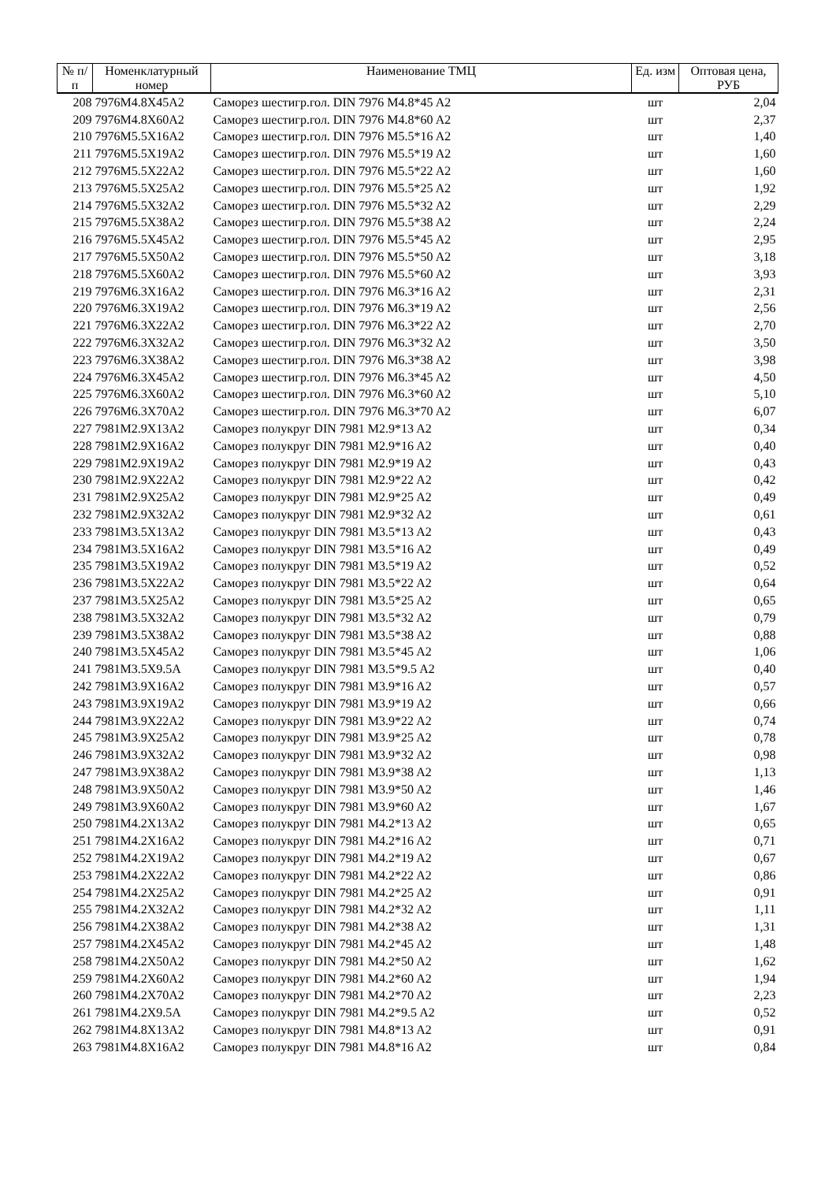| № п/п | Номенклатурный номер | Наименование ТМЦ | Ед. изм | Оптовая цена, РУБ |
| --- | --- | --- | --- | --- |
| 208 | 7976M4.8X45A2 | Саморез шестигр.гол. DIN 7976 M4.8*45 A2 | шт | 2,04 |
| 209 | 7976M4.8X60A2 | Саморез шестигр.гол. DIN 7976 M4.8*60 A2 | шт | 2,37 |
| 210 | 7976M5.5X16A2 | Саморез шестигр.гол. DIN 7976 M5.5*16 A2 | шт | 1,40 |
| 211 | 7976M5.5X19A2 | Саморез шестигр.гол. DIN 7976 M5.5*19 A2 | шт | 1,60 |
| 212 | 7976M5.5X22A2 | Саморез шестигр.гол. DIN 7976 M5.5*22 A2 | шт | 1,60 |
| 213 | 7976M5.5X25A2 | Саморез шестигр.гол. DIN 7976 M5.5*25 A2 | шт | 1,92 |
| 214 | 7976M5.5X32A2 | Саморез шестигр.гол. DIN 7976 M5.5*32 A2 | шт | 2,29 |
| 215 | 7976M5.5X38A2 | Саморез шестигр.гол. DIN 7976 M5.5*38 A2 | шт | 2,24 |
| 216 | 7976M5.5X45A2 | Саморез шестигр.гол. DIN 7976 M5.5*45 A2 | шт | 2,95 |
| 217 | 7976M5.5X50A2 | Саморез шестигр.гол. DIN 7976 M5.5*50 A2 | шт | 3,18 |
| 218 | 7976M5.5X60A2 | Саморез шестигр.гол. DIN 7976 M5.5*60 A2 | шт | 3,93 |
| 219 | 7976M6.3X16A2 | Саморез шестигр.гол. DIN 7976 M6.3*16 A2 | шт | 2,31 |
| 220 | 7976M6.3X19A2 | Саморез шестигр.гол. DIN 7976 M6.3*19 A2 | шт | 2,56 |
| 221 | 7976M6.3X22A2 | Саморез шестигр.гол. DIN 7976 M6.3*22 A2 | шт | 2,70 |
| 222 | 7976M6.3X32A2 | Саморез шестигр.гол. DIN 7976 M6.3*32 A2 | шт | 3,50 |
| 223 | 7976M6.3X38A2 | Саморез шестигр.гол. DIN 7976 M6.3*38 A2 | шт | 3,98 |
| 224 | 7976M6.3X45A2 | Саморез шестигр.гол. DIN 7976 M6.3*45 A2 | шт | 4,50 |
| 225 | 7976M6.3X60A2 | Саморез шестигр.гол. DIN 7976 M6.3*60 A2 | шт | 5,10 |
| 226 | 7976M6.3X70A2 | Саморез шестигр.гол. DIN 7976 M6.3*70 A2 | шт | 6,07 |
| 227 | 7981M2.9X13A2 | Саморез полукруг DIN 7981 M2.9*13 A2 | шт | 0,34 |
| 228 | 7981M2.9X16A2 | Саморез полукруг DIN 7981 M2.9*16 A2 | шт | 0,40 |
| 229 | 7981M2.9X19A2 | Саморез полукруг DIN 7981 M2.9*19 A2 | шт | 0,43 |
| 230 | 7981M2.9X22A2 | Саморез полукруг DIN 7981 M2.9*22 A2 | шт | 0,42 |
| 231 | 7981M2.9X25A2 | Саморез полукруг DIN 7981 M2.9*25 A2 | шт | 0,49 |
| 232 | 7981M2.9X32A2 | Саморез полукруг DIN 7981 M2.9*32 A2 | шт | 0,61 |
| 233 | 7981M3.5X13A2 | Саморез полукруг DIN 7981 M3.5*13 A2 | шт | 0,43 |
| 234 | 7981M3.5X16A2 | Саморез полукруг DIN 7981 M3.5*16 A2 | шт | 0,49 |
| 235 | 7981M3.5X19A2 | Саморез полукруг DIN 7981 M3.5*19 A2 | шт | 0,52 |
| 236 | 7981M3.5X22A2 | Саморез полукруг DIN 7981 M3.5*22 A2 | шт | 0,64 |
| 237 | 7981M3.5X25A2 | Саморез полукруг DIN 7981 M3.5*25 A2 | шт | 0,65 |
| 238 | 7981M3.5X32A2 | Саморез полукруг DIN 7981 M3.5*32 A2 | шт | 0,79 |
| 239 | 7981M3.5X38A2 | Саморез полукруг DIN 7981 M3.5*38 A2 | шт | 0,88 |
| 240 | 7981M3.5X45A2 | Саморез полукруг DIN 7981 M3.5*45 A2 | шт | 1,06 |
| 241 | 7981M3.5X9.5A | Саморез полукруг DIN 7981 M3.5*9.5 A2 | шт | 0,40 |
| 242 | 7981M3.9X16A2 | Саморез полукруг DIN 7981 M3.9*16 A2 | шт | 0,57 |
| 243 | 7981M3.9X19A2 | Саморез полукруг DIN 7981 M3.9*19 A2 | шт | 0,66 |
| 244 | 7981M3.9X22A2 | Саморез полукруг DIN 7981 M3.9*22 A2 | шт | 0,74 |
| 245 | 7981M3.9X25A2 | Саморез полукруг DIN 7981 M3.9*25 A2 | шт | 0,78 |
| 246 | 7981M3.9X32A2 | Саморез полукруг DIN 7981 M3.9*32 A2 | шт | 0,98 |
| 247 | 7981M3.9X38A2 | Саморез полукруг DIN 7981 M3.9*38 A2 | шт | 1,13 |
| 248 | 7981M3.9X50A2 | Саморез полукруг DIN 7981 M3.9*50 A2 | шт | 1,46 |
| 249 | 7981M3.9X60A2 | Саморез полукруг DIN 7981 M3.9*60 A2 | шт | 1,67 |
| 250 | 7981M4.2X13A2 | Саморез полукруг DIN 7981 M4.2*13 A2 | шт | 0,65 |
| 251 | 7981M4.2X16A2 | Саморез полукруг DIN 7981 M4.2*16 A2 | шт | 0,71 |
| 252 | 7981M4.2X19A2 | Саморез полукруг DIN 7981 M4.2*19 A2 | шт | 0,67 |
| 253 | 7981M4.2X22A2 | Саморез полукруг DIN 7981 M4.2*22 A2 | шт | 0,86 |
| 254 | 7981M4.2X25A2 | Саморез полукруг DIN 7981 M4.2*25 A2 | шт | 0,91 |
| 255 | 7981M4.2X32A2 | Саморез полукруг DIN 7981 M4.2*32 A2 | шт | 1,11 |
| 256 | 7981M4.2X38A2 | Саморез полукруг DIN 7981 M4.2*38 A2 | шт | 1,31 |
| 257 | 7981M4.2X45A2 | Саморез полукруг DIN 7981 M4.2*45 A2 | шт | 1,48 |
| 258 | 7981M4.2X50A2 | Саморез полукруг DIN 7981 M4.2*50 A2 | шт | 1,62 |
| 259 | 7981M4.2X60A2 | Саморез полукруг DIN 7981 M4.2*60 A2 | шт | 1,94 |
| 260 | 7981M4.2X70A2 | Саморез полукруг DIN 7981 M4.2*70 A2 | шт | 2,23 |
| 261 | 7981M4.2X9.5A | Саморез полукруг DIN 7981 M4.2*9.5 A2 | шт | 0,52 |
| 262 | 7981M4.8X13A2 | Саморез полукруг DIN 7981 M4.8*13 A2 | шт | 0,91 |
| 263 | 7981M4.8X16A2 | Саморез полукруг DIN 7981 M4.8*16 A2 | шт | 0,84 |